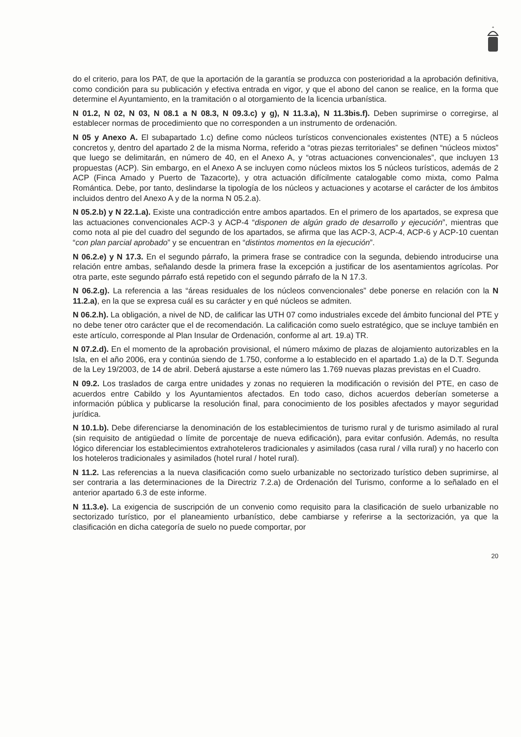+
do el criterio, para los PAT, de que la aportación de la garantía se produzca con posterioridad a la aprobación definitiva, como condición para su publicación y efectiva entrada en vigor, y que el abono del canon se realice, en la forma que determine el Ayuntamiento, en la tramitación o al otorgamiento de la licencia urbanística.
N 01.2, N 02, N 03, N 08.1 a N 08.3, N 09.3.c) y g), N 11.3.a), N 11.3bis.f). Deben suprimirse o corregirse, al establecer normas de procedimiento que no corresponden a un instrumento de ordenación.
N 05 y Anexo A. El subapartado 1.c) define como núcleos turísticos convencionales existentes (NTE) a 5 núcleos concretos y, dentro del apartado 2 de la misma Norma, referido a “otras piezas territoriales” se definen “núcleos mixtos” que luego se delimitarán, en número de 40, en el Anexo A, y “otras actuaciones convencionales”, que incluyen 13 propuestas (ACP). Sin embargo, en el Anexo A se incluyen como núcleos mixtos los 5 núcleos turísticos, además de 2 ACP (Finca Amado y Puerto de Tazacorte), y otra actuación difícilmente catalogable como mixta, como Palma Romántica. Debe, por tanto, deslindarse la tipología de los núcleos y actuaciones y acotarse el carácter de los ámbitos incluidos dentro del Anexo A y de la norma N 05.2.a).
N 05.2.b) y N 22.1.a). Existe una contradicción entre ambos apartados. En el primero de los apartados, se expresa que las actuaciones convencionales ACP-3 y ACP-4 “disponen de algún grado de desarrollo y ejecución”, mientras que como nota al pie del cuadro del segundo de los apartados, se afirma que las ACP-3, ACP-4, ACP-6 y ACP-10 cuentan “con plan parcial aprobado” y se encuentran en “distintos momentos en la ejecución”.
N 06.2.e) y N 17.3. En el segundo párrafo, la primera frase se contradice con la segunda, debiendo introducirse una relación entre ambas, señalando desde la primera frase la excepción a justificar de los asentamientos agrícolas. Por otra parte, este segundo párrafo está repetido con el segundo párrafo de la N 17.3.
N 06.2.g). La referencia a las “áreas residuales de los núcleos convencionales” debe ponerse en relación con la N 11.2.a), en la que se expresa cuál es su carácter y en qué núcleos se admiten.
N 06.2.h). La obligación, a nivel de ND, de calificar las UTH 07 como industriales excede del ámbito funcional del PTE y no debe tener otro carácter que el de recomendación. La calificación como suelo estratégico, que se incluye también en este artículo, corresponde al Plan Insular de Ordenación, conforme al art. 19.a) TR.
N 07.2.d). En el momento de la aprobación provisional, el número máximo de plazas de alojamiento autorizables en la Isla, en el año 2006, era y continúa siendo de 1.750, conforme a lo establecido en el apartado 1.a) de la D.T. Segunda de la Ley 19/2003, de 14 de abril. Deberá ajustarse a este número las 1.769 nuevas plazas previstas en el Cuadro.
N 09.2. Los traslados de carga entre unidades y zonas no requieren la modificación o revisión del PTE, en caso de acuerdos entre Cabildo y los Ayuntamientos afectados. En todo caso, dichos acuerdos deberían someterse a información pública y publicarse la resolución final, para conocimiento de los posibles afectados y mayor seguridad jurídica.
N 10.1.b). Debe diferenciarse la denominación de los establecimientos de turismo rural y de turismo asimilado al rural (sin requisito de antigüedad o límite de porcentaje de nueva edificación), para evitar confusión. Además, no resulta lógico diferenciar los establecimientos extrahoteleros tradicionales y asimilados (casa rural / villa rural) y no hacerlo con los hoteleros tradicionales y asimilados (hotel rural / hotel rural).
N 11.2. Las referencias a la nueva clasificación como suelo urbanizable no sectorizado turístico deben suprimirse, al ser contraria a las determinaciones de la Directriz 7.2.a) de Ordenación del Turismo, conforme a lo señalado en el anterior apartado 6.3 de este informe.
N 11.3.e). La exigencia de suscripción de un convenio como requisito para la clasificación de suelo urbanizable no sectorizado turístico, por el planeamiento urbanístico, debe cambiarse y referirse a la sectorización, ya que la clasificación en dicha categoría de suelo no puede comportar, por
20